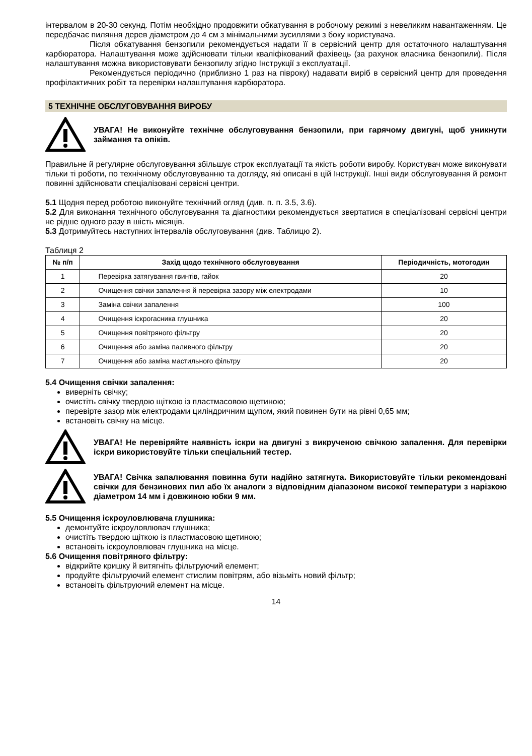інтервалом в 20-30 секунд. Потім необхідно продовжити обкатування в робочому режимі з невеликим навантаженням. Це передбачає пиляння дерев діаметром до 4 см з мінімальними зусиллями з боку користувача.
Після обкатування бензопили рекомендується надати її в сервісний центр для остаточного налаштування карбюратора. Налаштування може здійснювати тільки кваліфікований фахівець (за рахунок власника бензопили). Після налаштування можна використовувати бензопилу згідно Інструкції з експлуатації.
Рекомендується періодично (приблизно 1 раз на півроку) надавати виріб в сервісний центр для проведення профілактичних робіт та перевірки налаштування карбюратора.
5 ТЕХНІЧНЕ ОБСЛУГОВУВАННЯ ВИРОБУ
УВАГА! Не виконуйте технічне обслуговування бензопили, при гарячому двигуні, щоб уникнути займання та опіків.
Правильне й регулярне обслуговування збільшує строк експлуатації та якість роботи виробу. Користувач може виконувати тільки ті роботи, по технічному обслуговуванню та догляду, які описані в цій Інструкції. Інші види обслуговування й ремонт повинні здійснювати спеціалізовані сервісні центри.
5.1 Щодня перед роботою виконуйте технічний огляд (див. п. п. 3.5, 3.6).
5.2 Для виконання технічного обслуговування та діагностики рекомендується звертатися в спеціалізовані сервісні центри не рідше одного разу в шість місяців.
5.3 Дотримуйтесь наступних інтервалів обслуговування (див. Таблицю 2).
Таблиця 2
| № п/п | Захід щодо технічного обслуговування | Періодичність, мотогодин |
| --- | --- | --- |
| 1 | Перевірка затягування гвинтів, гайок | 20 |
| 2 | Очищення свічки запалення й перевірка зазору між електродами | 10 |
| 3 | Заміна свічки запалення | 100 |
| 4 | Очищення іскрогасника глушника | 20 |
| 5 | Очищення повітряного фільтру | 20 |
| 6 | Очищення або заміна паливного фільтру | 20 |
| 7 | Очищення або заміна мастильного фільтру | 20 |
5.4 Очищення свічки запалення:
виверніть свічку;
очистіть свічку твердою щіткою із пластмасовою щетиною;
перевірте зазор між електродами циліндричним щупом, який повинен бути на рівні 0,65 мм;
встановіть свічку на місце.
УВАГА! Не перевіряйте наявність іскри на двигуні з викрученою свічкою запалення. Для перевірки іскри використовуйте тільки спеціальний тестер.
УВАГА! Свічка запалювання повинна бути надійно затягнута. Використовуйте тільки рекомендовані свічки для бензинових пил або їх аналоги з відповідним діапазоном високої температури з нарізкою діаметром 14 мм і довжиною юбки 9 мм.
5.5 Очищення іскроуловлювача глушника:
демонтуйте іскроуловлювач глушника;
очистіть твердою щіткою із пластмасовою щетиною;
встановіть іскроуловлювач глушника на місце.
5.6 Очищення повітряного фільтру:
відкрийте кришку й витягніть фільтруючий елемент;
продуйте фільтруючий елемент стислим повітрям, або візьміть новий фільтр;
встановіть фільтруючий елемент на місце.
14